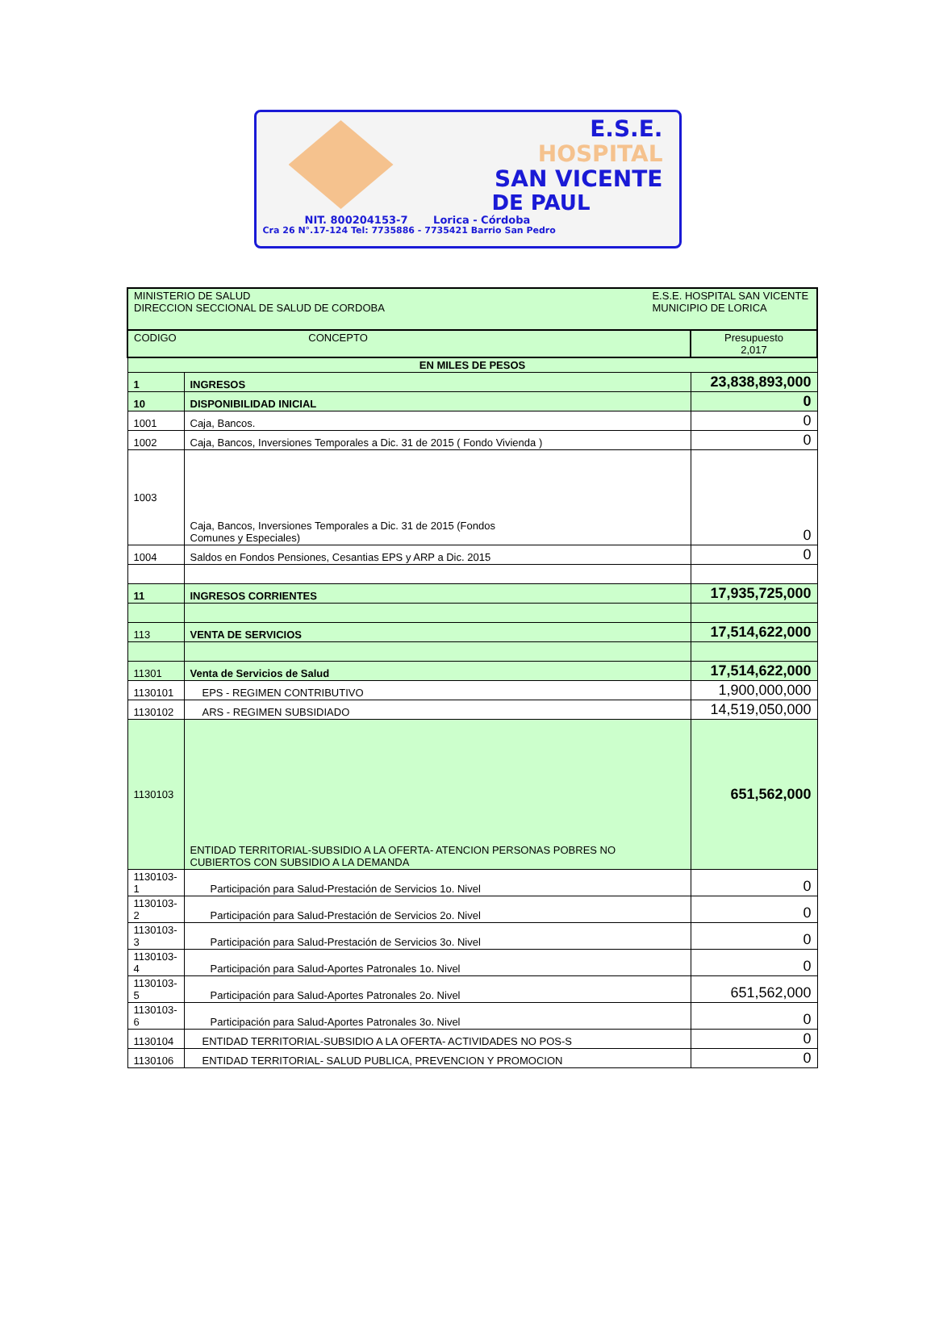E.S.E.
HOSPITAL
SAN VICENTE
DE PAUL
NIT. 800204153-7 Lorica - Córdoba
Cra 26 N°.17-124 Tel: 7735886 - 7735421 Barrio San Pedro
| MINISTERIO DE SALUD DIRECCION SECCIONAL DE SALUD DE CORDOBA | | E.S.E. HOSPITAL SAN VICENTE MUNICIPIO DE LORICA | |
| CODIGO CONCEPTO | | | Presupuesto 2,017 |
| EN MILES DE PESOS | | | |
| 1 | INGRESOS | | 23,838,893,000 |
| 10 | DISPONIBILIDAD INICIAL | | 0 |
| 1001 | Caja, Bancos. | | 0 |
| 1002 | Caja, Bancos, Inversiones Temporales a Dic. 31 de 2015 ( Fondo Vivienda ) | | 0 |
| 1003 | Caja, Bancos, Inversiones Temporales a Dic. 31 de 2015 (Fondos Comunes y Especiales) | | 0 |
| 1004 | Saldos en Fondos Pensiones, Cesantias EPS y ARP a Dic. 2015 | | 0 |
| 11 | INGRESOS CORRIENTES | | 17,935,725,000 |
| 113 | VENTA DE SERVICIOS | | 17,514,622,000 |
| 11301 | Venta de Servicios de Salud | | 17,514,622,000 |
| 1130101 | EPS - REGIMEN CONTRIBUTIVO | | 1,900,000,000 |
| 1130102 | ARS - REGIMEN SUBSIDIADO | | 14,519,050,000 |
| 1130103 | ENTIDAD TERRITORIAL-SUBSIDIO A LA OFERTA- ATENCION PERSONAS POBRES NO CUBIERTOS CON SUBSIDIO A LA DEMANDA | | 651,562,000 |
| 1130103- 1 | Participación para Salud-Prestación de Servicios 1o. Nivel | | 0 |
| 1130103- 2 | Participación para Salud-Prestación de Servicios 2o. Nivel | | 0 |
| 1130103- 3 | Participación para Salud-Prestación de Servicios 3o. Nivel | | 0 |
| 1130103- 4 | Participación para Salud-Aportes Patronales 1o. Nivel | | 0 |
| 1130103- 5 | Participación para Salud-Aportes Patronales 2o. Nivel | | 651,562,000 |
| 1130103- 6 | Participación para Salud-Aportes Patronales 3o. Nivel | | 0 |
| 1130104 | ENTIDAD TERRITORIAL-SUBSIDIO A LA OFERTA- ACTIVIDADES NO POS-S | | 0 |
| 1130106 | ENTIDAD TERRITORIAL- SALUD PUBLICA, PREVENCION Y PROMOCION | | 0 |